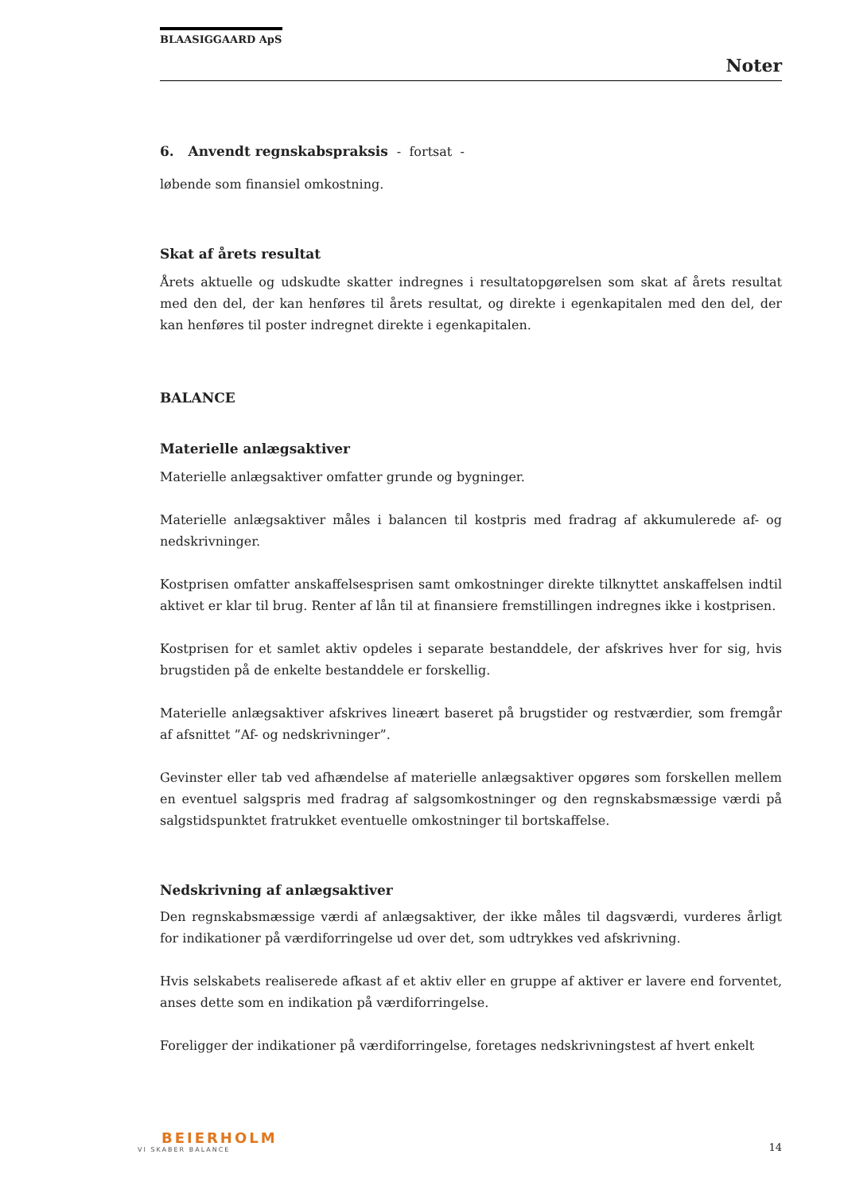BLAASIGGAARD ApS
Noter
6. Anvendt regnskabspraksis - fortsat -
løbende som finansiel omkostning.
Skat af årets resultat
Årets aktuelle og udskudte skatter indregnes i resultatopgørelsen som skat af årets resultat med den del, der kan henføres til årets resultat, og direkte i egenkapitalen med den del, der kan henføres til poster indregnet direkte i egenkapitalen.
BALANCE
Materielle anlægsaktiver
Materielle anlægsaktiver omfatter grunde og bygninger.
Materielle anlægsaktiver måles i balancen til kostpris med fradrag af akkumulerede af- og nedskrivninger.
Kostprisen omfatter anskaffelsesprisen samt omkostninger direkte tilknyttet anskaffelsen indtil aktivet er klar til brug. Renter af lån til at finansiere fremstillingen indregnes ikke i kostprisen.
Kostprisen for et samlet aktiv opdeles i separate bestanddele, der afskrives hver for sig, hvis brugstiden på de enkelte bestanddele er forskellig.
Materielle anlægsaktiver afskrives lineært baseret på brugstider og restværdier, som fremgår af afsnittet ”Af- og nedskrivninger”.
Gevinster eller tab ved afhændelse af materielle anlægsaktiver opgøres som forskellen mellem en eventuel salgspris med fradrag af salgsomkostninger og den regnskabsmæssige værdi på salgstidspunktet fratrukket eventuelle omkostninger til bortskaffelse.
Nedskrivning af anlægsaktiver
Den regnskabsmæssige værdi af anlægsaktiver, der ikke måles til dagsværdi, vurderes årligt for indikationer på værdiforringelse ud over det, som udtrykkes ved afskrivning.
Hvis selskabets realiserede afkast af et aktiv eller en gruppe af aktiver er lavere end forventet, anses dette som en indikation på værdiforringelse.
Foreligger der indikationer på værdiforringelse, foretages nedskrivningstest af hvert enkelt
BEIERHOLM
VI SKABER BALANCE
14